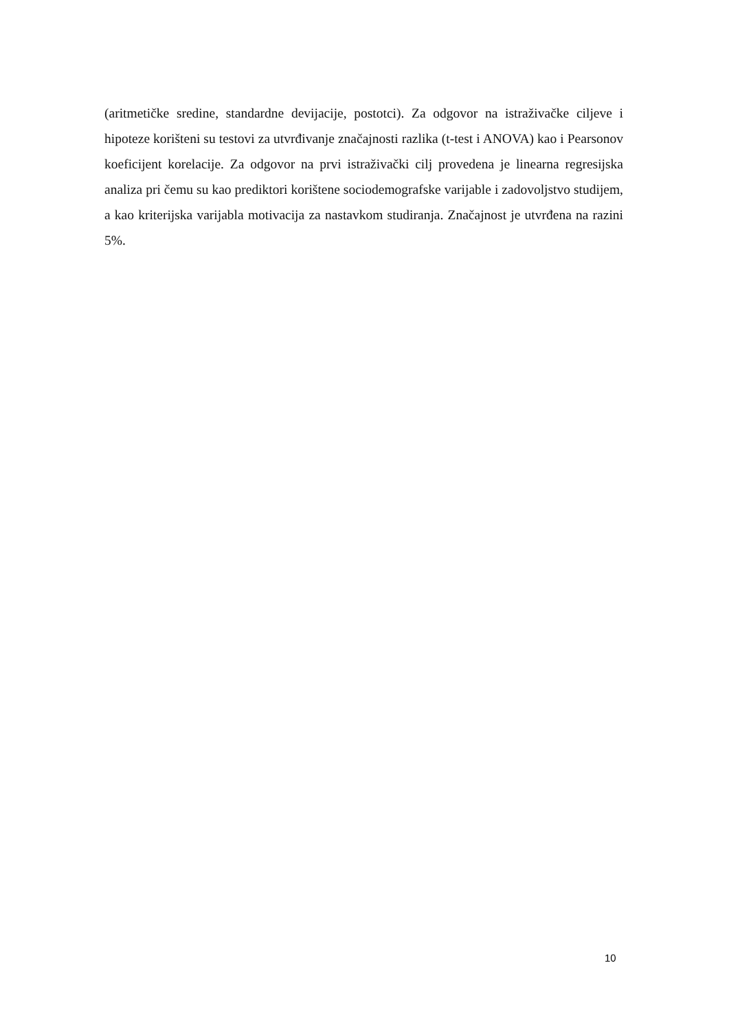(aritmetičke sredine, standardne devijacije, postotci). Za odgovor na istraživačke ciljeve i hipoteze korišteni su testovi za utvrđivanje značajnosti razlika (t-test i ANOVA) kao i Pearsonov koeficijent korelacije. Za odgovor na prvi istraživački cilj provedena je linearna regresijska analiza pri čemu su kao prediktori korištene sociodemografske varijable i zadovoljstvo studijem, a kao kriterijska varijabla motivacija za nastavkom studiranja. Značajnost je utvrđena na razini 5%.
10